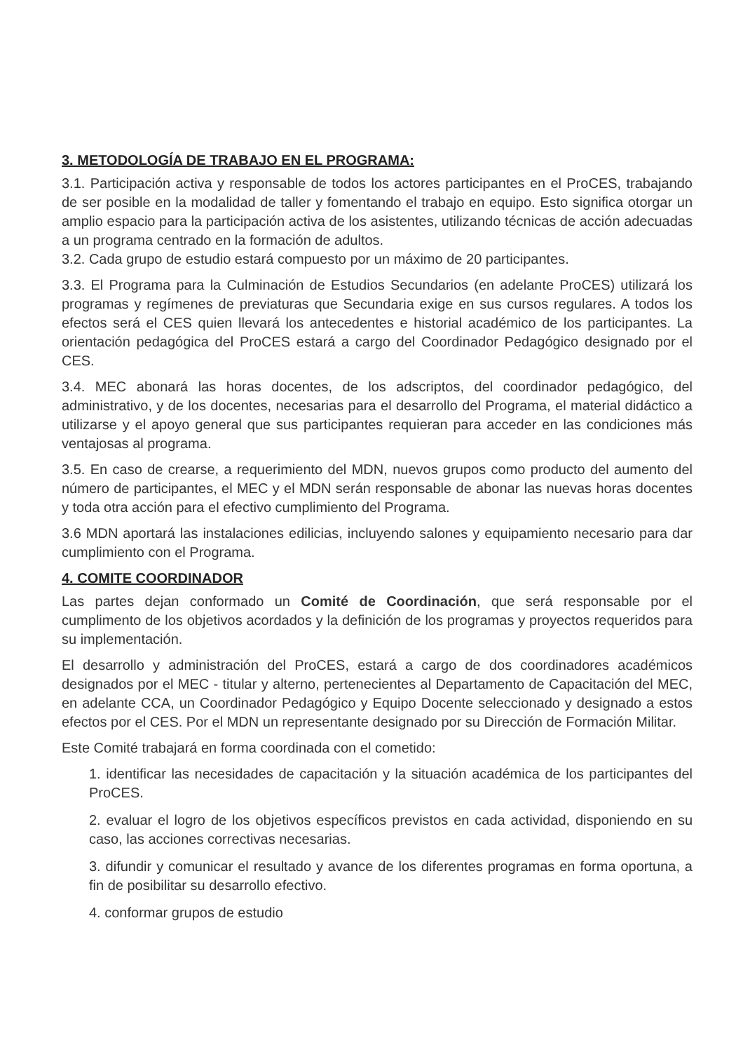3. METODOLOGÍA DE TRABAJO EN EL PROGRAMA:
3.1. Participación activa y responsable de todos los actores participantes en el ProCES, trabajando de ser posible en la modalidad de taller y fomentando el trabajo en equipo. Esto significa otorgar un amplio espacio para la participación activa de los asistentes, utilizando técnicas de acción adecuadas a un programa centrado en la formación de adultos.
3.2. Cada grupo de estudio estará compuesto por un máximo de 20 participantes.
3.3. El Programa para la Culminación de Estudios Secundarios (en adelante ProCES) utilizará los programas y regímenes de previaturas que Secundaria exige en sus cursos regulares. A todos los efectos será el CES quien llevará los antecedentes e historial académico de los participantes. La orientación pedagógica del ProCES estará a cargo del Coordinador Pedagógico designado por el CES.
3.4. MEC abonará las horas docentes, de los adscriptos, del coordinador pedagógico, del administrativo, y de los docentes, necesarias para el desarrollo del Programa, el material didáctico a utilizarse y el apoyo general que sus participantes requieran para acceder en las condiciones más ventajosas al programa.
3.5. En caso de crearse, a requerimiento del MDN, nuevos grupos como producto del aumento del número de participantes, el MEC y el MDN serán responsable de abonar las nuevas horas docentes y toda otra acción para el efectivo cumplimiento del Programa.
3.6 MDN aportará las instalaciones edilicias, incluyendo salones y equipamiento necesario para dar cumplimiento con el Programa.
4. COMITE COORDINADOR
Las partes dejan conformado un Comité de Coordinación, que será responsable por el cumplimento de los objetivos acordados y la definición de los programas y proyectos requeridos para su implementación.
El desarrollo y administración del ProCES, estará a cargo de dos coordinadores académicos designados por el MEC - titular y alterno, pertenecientes al Departamento de Capacitación del MEC, en adelante CCA, un Coordinador Pedagógico y Equipo Docente seleccionado y designado a estos efectos por el CES. Por el MDN un representante designado por su Dirección de Formación Militar.
Este Comité trabajará en forma coordinada con el cometido:
1. identificar las necesidades de capacitación y la situación académica de los participantes del ProCES.
2. evaluar el logro de los objetivos específicos previstos en cada actividad, disponiendo en su caso, las acciones correctivas necesarias.
3. difundir y comunicar el resultado y avance de los diferentes programas en forma oportuna, a fin de posibilitar su desarrollo efectivo.
4. conformar grupos de estudio